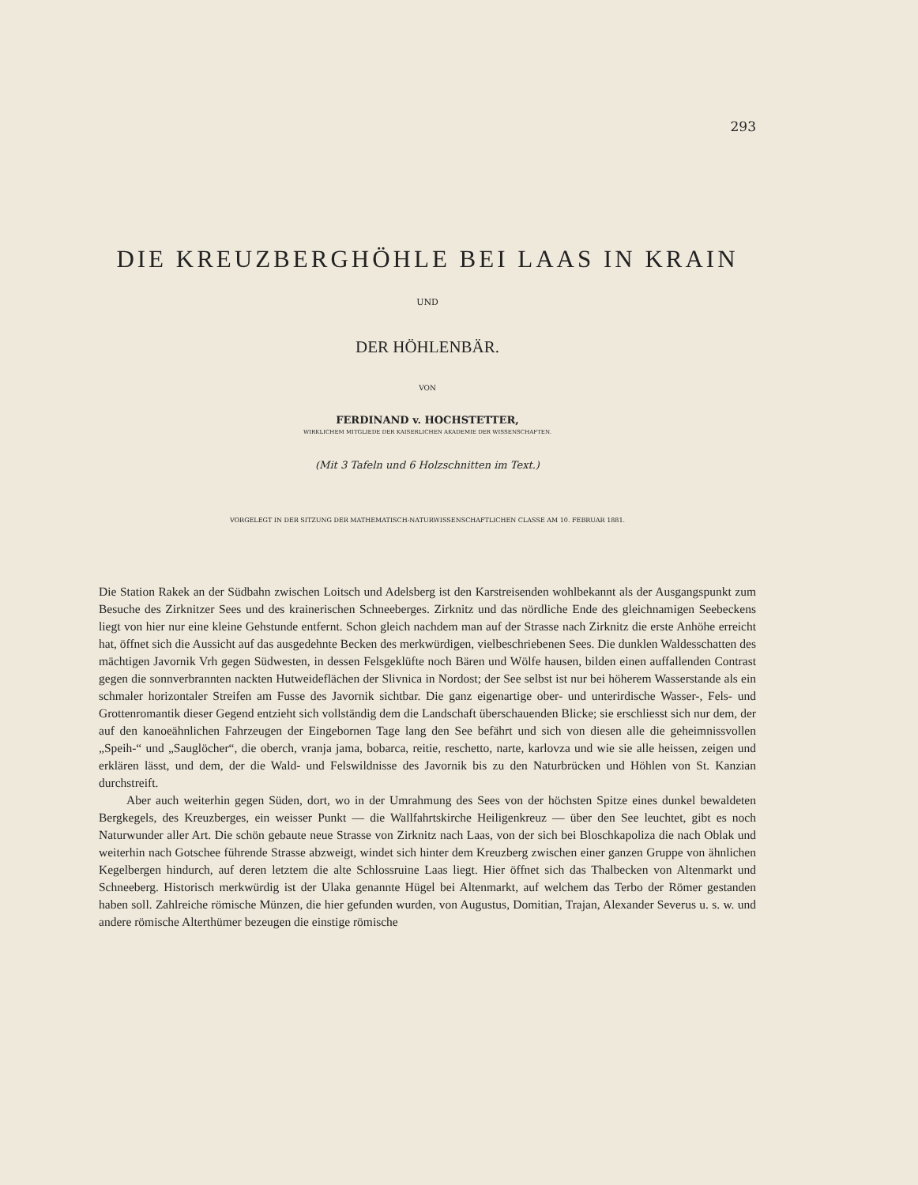293
DIE KREUZBERGHÖHLE BEI LAAS IN KRAIN
UND
DER HÖHLENBÄR.
VON
FERDINAND v. HOCHSTETTER,
WIRKLICHEM MITGLIEDE DER KAISERLICHEN AKADEMIE DER WISSENSCHAFTEN.
(Mit 3 Tafeln und 6 Holzschnitten im Text.)
VORGELEGT IN DER SITZUNG DER MATHEMATISCH-NATURWISSENSCHAFTLICHEN CLASSE AM 10. FEBRUAR 1881.
Die Station Rakek an der Südbahn zwischen Loitsch und Adelsberg ist den Karstreisenden wohlbekannt als der Ausgangspunkt zum Besuche des Zirknitzer Sees und des krainerischen Schneeberges. Zirknitz und das nördliche Ende des gleichnamigen Seebeckens liegt von hier nur eine kleine Gehstunde entfernt. Schon gleich nachdem man auf der Strasse nach Zirknitz die erste Anhöhe erreicht hat, öffnet sich die Aussicht auf das ausgedehnte Becken des merkwürdigen, vielbeschriebenen Sees. Die dunklen Waldesschatten des mächtigen Javornik Vrh gegen Südwesten, in dessen Felsgeklüfte noch Bären und Wölfe hausen, bilden einen auffallenden Contrast gegen die sonnverbrannten nackten Hutweideflächen der Slivnica in Nordost; der See selbst ist nur bei höherem Wasserstande als ein schmaler horizontaler Streifen am Fusse des Javornik sichtbar. Die ganz eigenartige ober- und unterirdische Wasser-, Fels- und Grottenromantik dieser Gegend entzieht sich vollständig dem die Landschaft überschauenden Blicke; sie erschliesst sich nur dem, der auf den kanoeähnlichen Fahrzeugen der Eingebornen Tage lang den See befährt und sich von diesen alle die geheimnissvollen „Speih-“ und „Sauglöcher“, die oberch, vranja jama, bobarca, reitie, reschetto, narte, karlovza und wie sie alle heissen, zeigen und erklären lässt, und dem, der die Wald- und Felswildnisse des Javornik bis zu den Naturbrücken und Höhlen von St. Kanzian durchstreift.
Aber auch weiterhin gegen Süden, dort, wo in der Umrahmung des Sees von der höchsten Spitze eines dunkel bewaldeten Bergkegels, des Kreuzberges, ein weisser Punkt — die Wallfahrtskirche Heiligenkreuz — über den See leuchtet, gibt es noch Naturwunder aller Art. Die schön gebaute neue Strasse von Zirknitz nach Laas, von der sich bei Bloschkapoliza die nach Oblak und weiterhin nach Gotschee führende Strasse abzweigt, windet sich hinter dem Kreuzberg zwischen einer ganzen Gruppe von ähnlichen Kegelbergen hindurch, auf deren letztem die alte Schlossruine Laas liegt. Hier öffnet sich das Thalbecken von Altenmarkt und Schneeberg. Historisch merkwürdig ist der Ulaka genannte Hügel bei Altenmarkt, auf welchem das Terbo der Römer gestanden haben soll. Zahlreiche römische Münzen, die hier gefunden wurden, von Augustus, Domitian, Trajan, Alexander Severus u. s. w. und andere römische Alterthümer bezeugen die einstige römische